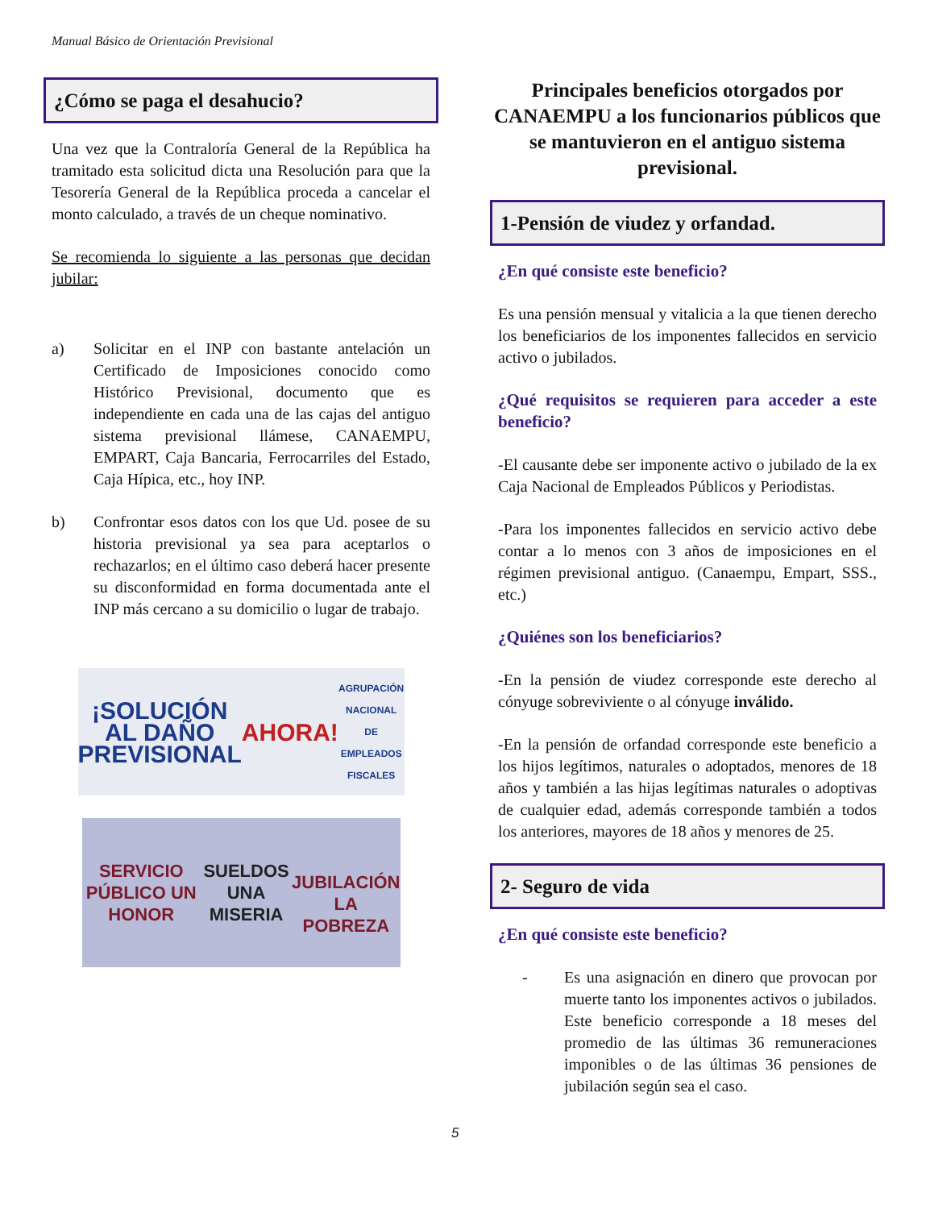Manual Básico de Orientación Previsional
¿Cómo se paga el desahucio?
Una vez que la Contraloría General de la República ha tramitado esta solicitud dicta una Resolución para que la Tesorería General de la República proceda a cancelar el monto calculado, a través de un cheque nominativo.
Se recomienda lo siguiente a las personas que decidan jubilar:
a) Solicitar en el INP con bastante antelación un Certificado de Imposiciones conocido como Histórico Previsional, documento que es independiente en cada una de las cajas del antiguo sistema previsional llámese, CANAEMPU, EMPART, Caja Bancaria, Ferrocarriles del Estado, Caja Hípica, etc., hoy INP.
b) Confrontar esos datos con los que Ud. posee de su historia previsional ya sea para aceptarlos o rechazarlos; en el último caso deberá hacer presente su disconformidad en forma documentada ante el INP más cercano a su domicilio o lugar de trabajo.
¡SOLUCIÓN AL DAÑO PREVISIONAL AHORA!
AGRUPACIÓN NACIONAL DE EMPLEADOS FISCALES
SERVICIO PÚBLICO UN HONOR
SUELDOS UNA MISERIA
JUBILACIÓN LA POBREZA
Principales beneficios otorgados por CANAEMPU a los funcionarios públicos que se mantuvieron en el antiguo sistema previsional.
1-Pensión de viudez y orfandad.
¿En qué consiste este beneficio?
Es una pensión mensual y vitalicia a la que tienen derecho los beneficiarios de los imponentes fallecidos en servicio activo o jubilados.
¿Qué requisitos se requieren para acceder a este beneficio?
-El causante debe ser imponente activo o jubilado de la ex Caja Nacional de Empleados Públicos y Periodistas.
-Para los imponentes fallecidos en servicio activo debe contar a lo menos con 3 años de imposiciones en el régimen previsional antiguo. (Canaempu, Empart, SSS., etc.)
¿Quiénes son los beneficiarios?
-En la pensión de viudez corresponde este derecho al cónyuge sobreviviente o al cónyuge inválido.
-En la pensión de orfandad corresponde este beneficio a los hijos legítimos, naturales o adoptados, menores de 18 años y también a las hijas legítimas naturales o adoptivas de cualquier edad, además corresponde también a todos los anteriores, mayores de 18 años y menores de 25.
2- Seguro de vida
¿En qué consiste este beneficio?
- Es una asignación en dinero que provocan por muerte tanto los imponentes activos o jubilados. Este beneficio corresponde a 18 meses del promedio de las últimas 36 remuneraciones imponibles o de las últimas 36 pensiones de jubilación según sea el caso.
5